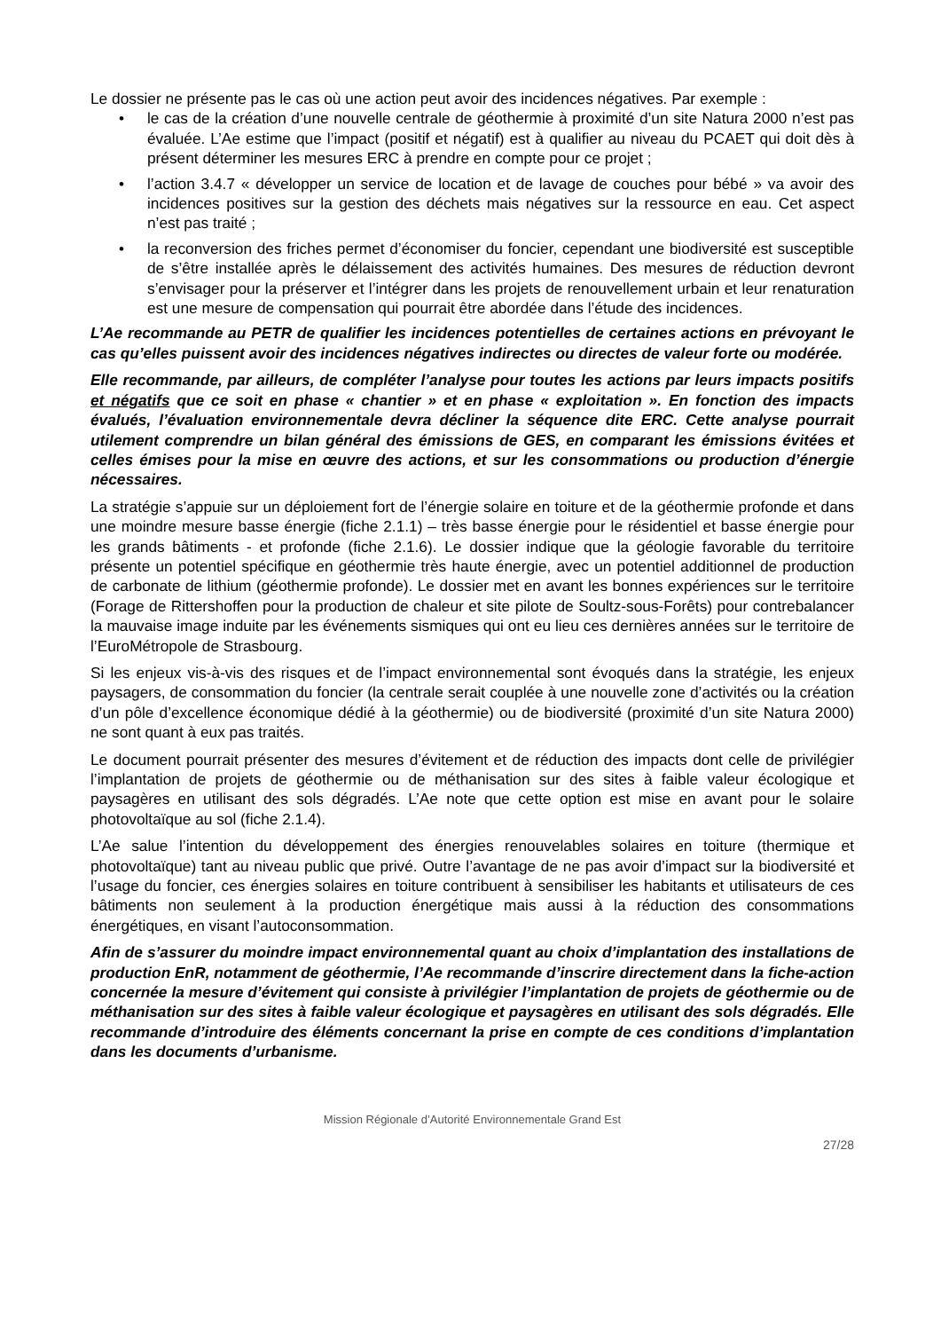Le dossier ne présente pas le cas où une action peut avoir des incidences négatives. Par exemple :
• le cas de la création d’une nouvelle centrale de géothermie à proximité d’un site Natura 2000 n’est pas évaluée. L’Ae estime que l’impact (positif et négatif) est à qualifier au niveau du PCAET qui doit dès à présent déterminer les mesures ERC à prendre en compte pour ce projet ;
• l’action 3.4.7 « développer un service de location et de lavage de couches pour bébé » va avoir des incidences positives sur la gestion des déchets mais négatives sur la ressource en eau. Cet aspect n’est pas traité ;
• la reconversion des friches permet d’économiser du foncier, cependant une biodiversité est susceptible de s’être installée après le délaissement des activités humaines. Des mesures de réduction devront s’envisager pour la préserver et l’intégrer dans les projets de renouvellement urbain et leur renaturation est une mesure de compensation qui pourrait être abordée dans l’étude des incidences.
L’Ae recommande au PETR de qualifier les incidences potentielles de certaines actions en prévoyant le cas qu’elles puissent avoir des incidences négatives indirectes ou directes de valeur forte ou modérée.
Elle recommande, par ailleurs, de compléter l’analyse pour toutes les actions par leurs impacts positifs et négatifs que ce soit en phase « chantier » et en phase « exploitation ». En fonction des impacts évalués, l’évaluation environnementale devra décliner la séquence dite ERC. Cette analyse pourrait utilement comprendre un bilan général des émissions de GES, en comparant les émissions évitées et celles émises pour la mise en œuvre des actions, et sur les consommations ou production d’énergie nécessaires.
La stratégie s’appuie sur un déploiement fort de l’énergie solaire en toiture et de la géothermie profonde et dans une moindre mesure basse énergie (fiche 2.1.1) – très basse énergie pour le résidentiel et basse énergie pour les grands bâtiments - et profonde (fiche 2.1.6). Le dossier indique que la géologie favorable du territoire présente un potentiel spécifique en géothermie très haute énergie, avec un potentiel additionnel de production de carbonate de lithium (géothermie profonde). Le dossier met en avant les bonnes expériences sur le territoire (Forage de Rittershoffen pour la production de chaleur et site pilote de Soultz-sous-Forêts) pour contrebalancer la mauvaise image induite par les événements sismiques qui ont eu lieu ces dernières années sur le territoire de l’EuroMétropole de Strasbourg.
Si les enjeux vis-à-vis des risques et de l’impact environnemental sont évoqués dans la stratégie, les enjeux paysagers, de consommation du foncier (la centrale serait couplée à une nouvelle zone d’activités ou la création d’un pôle d’excellence économique dédié à la géothermie) ou de biodiversité (proximité d’un site Natura 2000) ne sont quant à eux pas traités.
Le document pourrait présenter des mesures d’évitement et de réduction des impacts dont celle de privilégier l’implantation de projets de géothermie ou de méthanisation sur des sites à faible valeur écologique et paysagères en utilisant des sols dégradés. L’Ae note que cette option est mise en avant pour le solaire photovoltaïque au sol (fiche 2.1.4).
L’Ae salue l’intention du développement des énergies renouvelables solaires en toiture (thermique et photovoltaïque) tant au niveau public que privé. Outre l’avantage de ne pas avoir d’impact sur la biodiversité et l’usage du foncier, ces énergies solaires en toiture contribuent à sensibiliser les habitants et utilisateurs de ces bâtiments non seulement à la production énergétique mais aussi à la réduction des consommations énergétiques, en visant l’autoconsommation.
Afin de s’assurer du moindre impact environnemental quant au choix d’implantation des installations de production EnR, notamment de géothermie, l’Ae recommande d’inscrire directement dans la fiche-action concernée la mesure d’évitement qui consiste à privilégier l’implantation de projets de géothermie ou de méthanisation sur des sites à faible valeur écologique et paysagères en utilisant des sols dégradés. Elle recommande d’introduire des éléments concernant la prise en compte de ces conditions d’implantation dans les documents d’urbanisme.
Mission Régionale d’Autorité Environnementale Grand Est
27/28